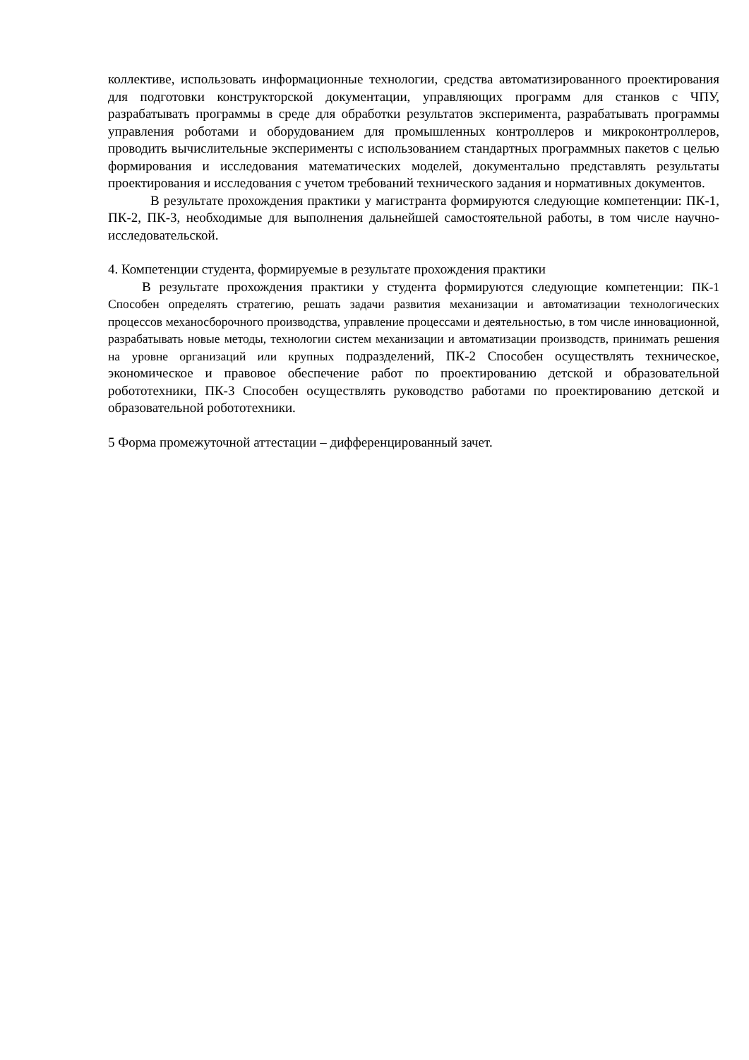коллективе, использовать информационные технологии, средства автоматизированного проектирования для подготовки конструкторской документации, управляющих программ для станков с ЧПУ, разрабатывать программы в среде для обработки результатов эксперимента, разрабатывать программы управления роботами и оборудованием для промышленных контроллеров и микроконтроллеров, проводить вычислительные эксперименты с использованием стандартных программных пакетов с целью формирования и исследования математических моделей, документально представлять результаты проектирования и исследования с учетом требований технического задания и нормативных документов.
В результате прохождения практики у магистранта формируются следующие компетенции: ПК-1, ПК-2, ПК-3, необходимые для выполнения дальнейшей самостоятельной работы, в том числе научно-исследовательской.
4. Компетенции студента, формируемые в результате прохождения практики
В результате прохождения практики у студента формируются следующие компетенции: ПК-1 Способен определять стратегию, решать задачи развития механизации и автоматизации технологических процессов механосборочного производства, управление процессами и деятельностью, в том числе инновационной, разрабатывать новые методы, технологии систем механизации и автоматизации производств, принимать решения на уровне организаций или крупных подразделений, ПК-2 Способен осуществлять техническое, экономическое и правовое обеспечение работ по проектированию детской и образовательной робототехники, ПК-3 Способен осуществлять руководство работами по проектированию детской и образовательной робототехники.
5 Форма промежуточной аттестации – дифференцированный зачет.